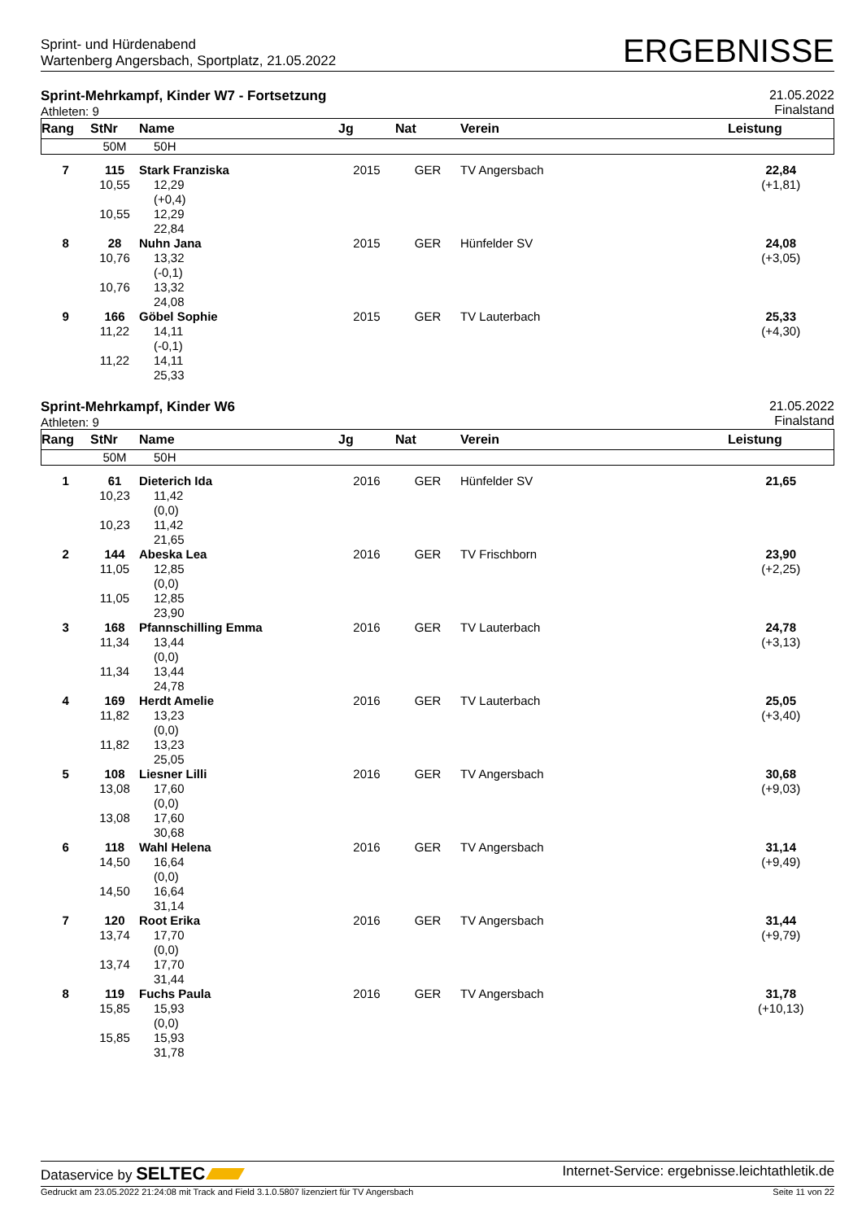Sprint- und Hürdenabend
Wartenberg Angersbach, Sportplatz, 21.05.2022
ERGEBNISSE
Sprint-Mehrkampf, Kinder W7 - Fortsetzung
Athleten: 9
21.05.2022
Finalstand
| Rang | StNr | Name | Jg | Nat | Verein | Leistung |
| --- | --- | --- | --- | --- | --- | --- |
| | 50M | 50H | | | | |
| 7 | 115 | Stark Franziska | 2015 | GER | TV Angersbach | 22,84 |
| | 10,55 10,55 | 12,29 (+0,4) 12,29 22,84 | | | | (+1,81) |
| 8 | 28 | Nuhn Jana | 2015 | GER | Hünfelder SV | 24,08 |
| | 10,76 10,76 | 13,32 (-0,1) 13,32 24,08 | | | | (+3,05) |
| 9 | 166 | Göbel Sophie | 2015 | GER | TV Lauterbach | 25,33 |
| | 11,22 11,22 | 14,11 (-0,1) 14,11 25,33 | | | | (+4,30) |
Sprint-Mehrkampf, Kinder W6
Athleten: 9
21.05.2022
Finalstand
| Rang | StNr | Name | Jg | Nat | Verein | Leistung |
| --- | --- | --- | --- | --- | --- | --- |
| | 50M | 50H | | | | |
| 1 | 61 | Dieterich Ida | 2016 | GER | Hünfelder SV | 21,65 |
| | 10,23 10,23 | 11,42 (0,0) 11,42 21,65 | | | | |
| 2 | 144 | Abeska Lea | 2016 | GER | TV Frischborn | 23,90 |
| | 11,05 11,05 | 12,85 (0,0) 12,85 23,90 | | | | (+2,25) |
| 3 | 168 | Pfannschilling Emma | 2016 | GER | TV Lauterbach | 24,78 |
| | 11,34 11,34 | 13,44 (0,0) 13,44 24,78 | | | | (+3,13) |
| 4 | 169 | Herdt Amelie | 2016 | GER | TV Lauterbach | 25,05 |
| | 11,82 11,82 | 13,23 (0,0) 13,23 25,05 | | | | (+3,40) |
| 5 | 108 | Liesner Lilli | 2016 | GER | TV Angersbach | 30,68 |
| | 13,08 13,08 | 17,60 (0,0) 17,60 30,68 | | | | (+9,03) |
| 6 | 118 | Wahl Helena | 2016 | GER | TV Angersbach | 31,14 |
| | 14,50 14,50 | 16,64 (0,0) 16,64 31,14 | | | | (+9,49) |
| 7 | 120 | Root Erika | 2016 | GER | TV Angersbach | 31,44 |
| | 13,74 13,74 | 17,70 (0,0) 17,70 31,44 | | | | (+9,79) |
| 8 | 119 | Fuchs Paula | 2016 | GER | TV Angersbach | 31,78 |
| | 15,85 15,85 | 15,93 (0,0) 15,93 31,78 | | | | (+10,13) |
Dataservice by SELTEC
Internet-Service: ergebnisse.leichtathletik.de
Gedruckt am 23.05.2022 21:24:08 mit Track and Field 3.1.0.5807 lizenziert für TV Angersbach
Seite 11 von 22